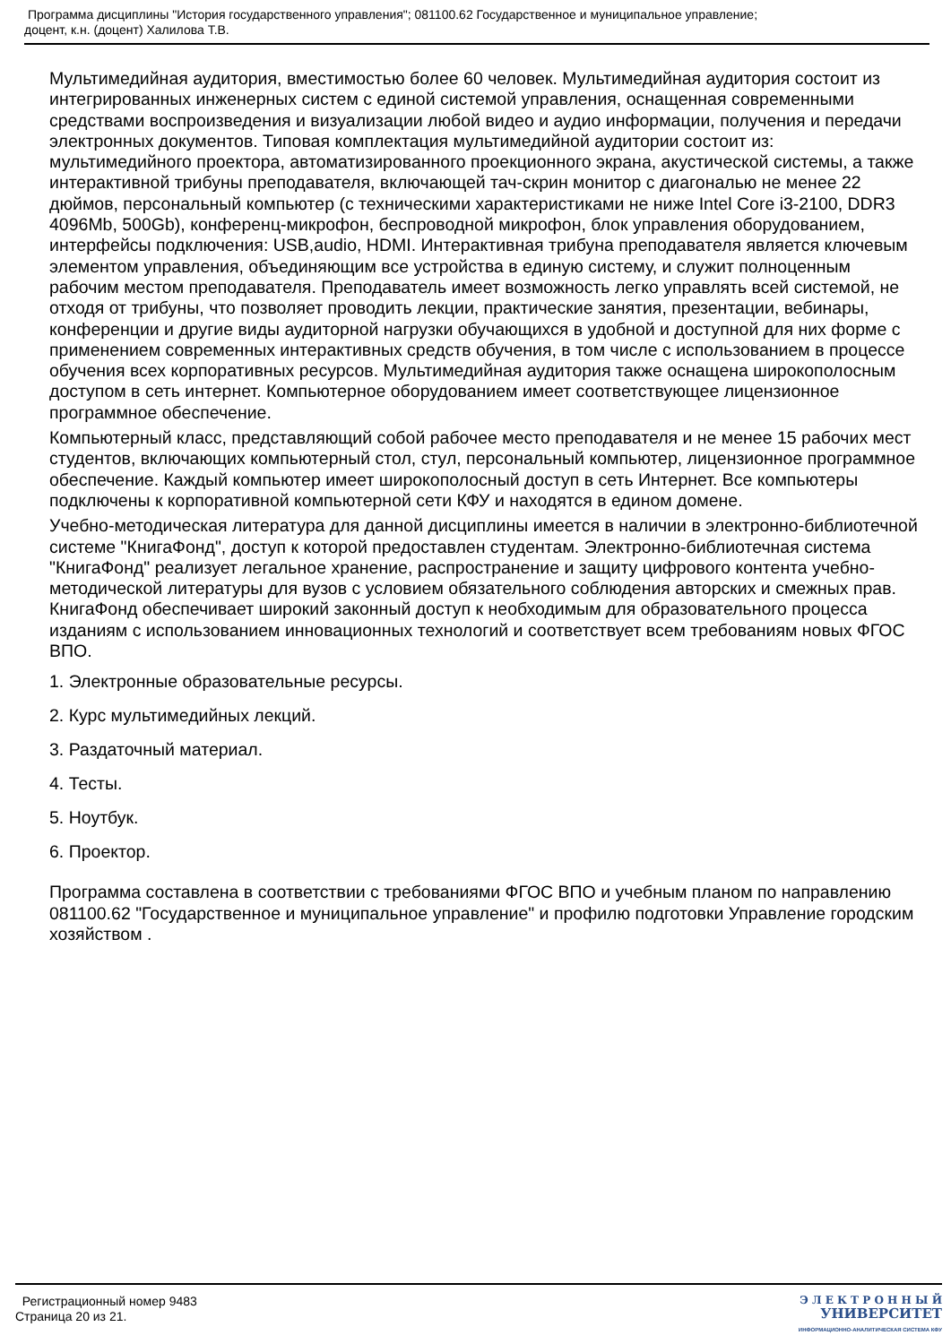Программа дисциплины "История государственного управления"; 081100.62 Государственное и муниципальное управление;
доцент, к.н. (доцент) Халилова Т.В.
Мультимедийная аудитория, вместимостью более 60 человек. Мультимедийная аудитория состоит из интегрированных инженерных систем с единой системой управления, оснащенная современными средствами воспроизведения и визуализации любой видео и аудио информации, получения и передачи электронных документов. Типовая комплектация мультимедийной аудитории состоит из: мультимедийного проектора, автоматизированного проекционного экрана, акустической системы, а также интерактивной трибуны преподавателя, включающей тач-скрин монитор с диагональю не менее 22 дюймов, персональный компьютер (с техническими характеристиками не ниже Intel Core i3-2100, DDR3 4096Mb, 500Gb), конференц-микрофон, беспроводной микрофон, блок управления оборудованием, интерфейсы подключения: USB,audio, HDMI. Интерактивная трибуна преподавателя является ключевым элементом управления, объединяющим все устройства в единую систему, и служит полноценным рабочим местом преподавателя. Преподаватель имеет возможность легко управлять всей системой, не отходя от трибуны, что позволяет проводить лекции, практические занятия, презентации, вебинары, конференции и другие виды аудиторной нагрузки обучающихся в удобной и доступной для них форме с применением современных интерактивных средств обучения, в том числе с использованием в процессе обучения всех корпоративных ресурсов. Мультимедийная аудитория также оснащена широкополосным доступом в сеть интернет. Компьютерное оборудованием имеет соответствующее лицензионное программное обеспечение.
Компьютерный класс, представляющий собой рабочее место преподавателя и не менее 15 рабочих мест студентов, включающих компьютерный стол, стул, персональный компьютер, лицензионное программное обеспечение. Каждый компьютер имеет широкополосный доступ в сеть Интернет. Все компьютеры подключены к корпоративной компьютерной сети КФУ и находятся в едином домене.
Учебно-методическая литература для данной дисциплины имеется в наличии в электронно-библиотечной системе "КнигаФонд", доступ к которой предоставлен студентам. Электронно-библиотечная система "КнигаФонд" реализует легальное хранение, распространение и защиту цифрового контента учебно-методической литературы для вузов с условием обязательного соблюдения авторских и смежных прав. КнигаФонд обеспечивает широкий законный доступ к необходимым для образовательного процесса изданиям с использованием инновационных технологий и соответствует всем требованиям новых ФГОС ВПО.
1. Электронные образовательные ресурсы.
2. Курс мультимедийных лекций.
3. Раздаточный материал.
4. Тесты.
5. Ноутбук.
6. Проектор.
Программа составлена в соответствии с требованиями ФГОС ВПО и учебным планом по направлению 081100.62 "Государственное и муниципальное управление" и профилю подготовки Управление городским хозяйством .
Регистрационный номер 9483
Страница 20 из 21.
Э Л Е К Т Р О Н Н Ы Й
УНИВЕРСИТЕТ
ИНФОРМАЦИОННО-АНАЛИТИЧЕСКАЯ СИСТЕМА КФУ